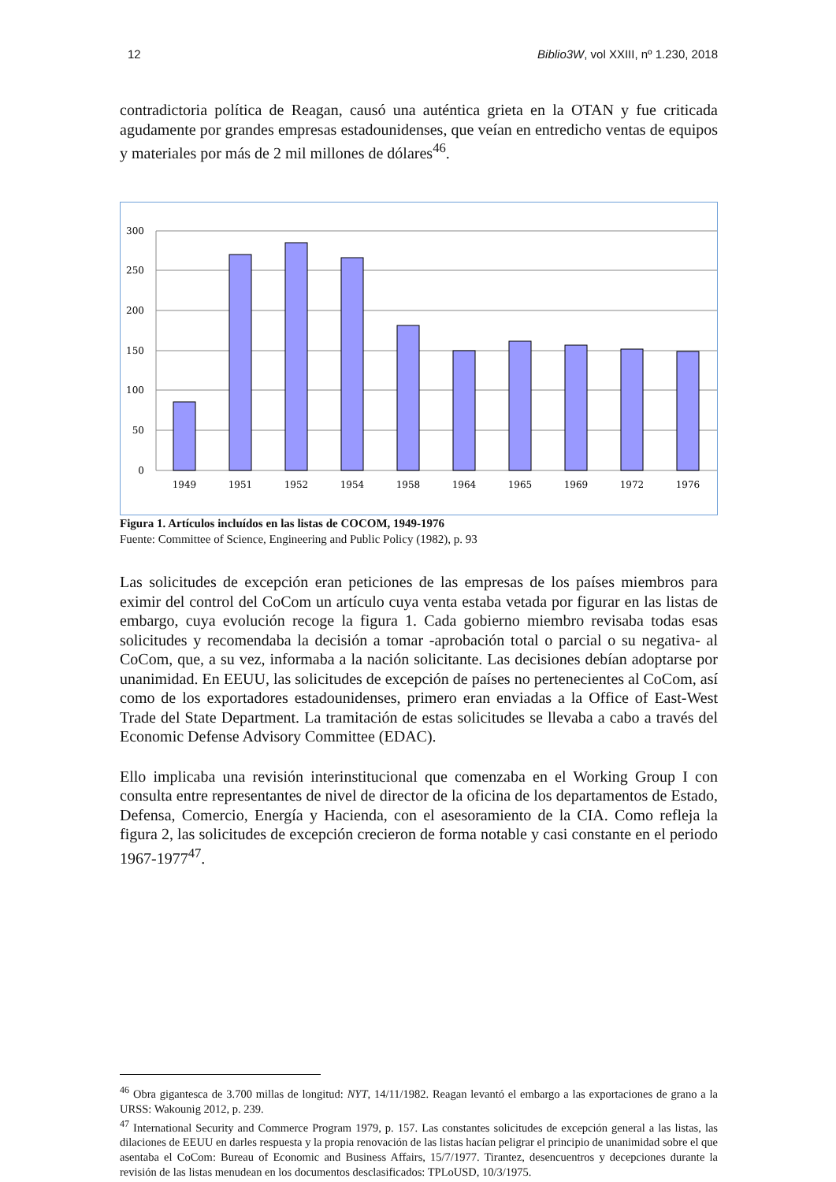12 Biblio3W, vol XXIII, nº 1.230, 2018
contradictoria política de Reagan, causó una auténtica grieta en la OTAN y fue criticada agudamente por grandes empresas estadounidenses, que veían en entredicho ventas de equipos y materiales por más de 2 mil millones de dólares<sup>46</sup>.
300
250
200
150
100
50
0
1949
1951
1952
1954
1958
1964
1965
1969
1972
1976
Figura 1. Artículos incluídos en las listas de COCOM, 1949-1976
Fuente: Committee of Science, Engineering and Public Policy (1982), p. 93
Las solicitudes de excepción eran peticiones de las empresas de los países miembros para eximir del control del CoCom un artículo cuya venta estaba vetada por figurar en las listas de embargo, cuya evolución recoge la figura 1. Cada gobierno miembro revisaba todas esas solicitudes y recomendaba la decisión a tomar -aprobación total o parcial o su negativa- al CoCom, que, a su vez, informaba a la nación solicitante. Las decisiones debían adoptarse por unanimidad. En EEUU, las solicitudes de excepción de países no pertenecientes al CoCom, así como de los exportadores estadounidenses, primero eran enviadas a la Office of East-West Trade del State Department. La tramitación de estas solicitudes se llevaba a cabo a través del Economic Defense Advisory Committee (EDAC).
Ello implicaba una revisión interinstitucional que comenzaba en el Working Group I con consulta entre representantes de nivel de director de la oficina de los departamentos de Estado, Defensa, Comercio, Energía y Hacienda, con el asesoramiento de la CIA. Como refleja la figura 2, las solicitudes de excepción crecieron de forma notable y casi constante en el periodo 1967-1977<sup>47</sup>.
<sup>46</sup> Obra gigantesca de 3.700 millas de longitud: NYT, 14/11/1982. Reagan levantó el embargo a las exportaciones de grano a la URSS: Wakounig 2012, p. 239.
<sup>47</sup> International Security and Commerce Program 1979, p. 157. Las constantes solicitudes de excepción general a las listas, las dilaciones de EEUU en darles respuesta y la propia renovación de las listas hacían peligrar el principio de unanimidad sobre el que asentaba el CoCom: Bureau of Economic and Business Affairs, 15/7/1977. Tirantez, desencuentros y decepciones durante la revisión de las listas menudean en los documentos desclasificados: TPLoUSD, 10/3/1975.